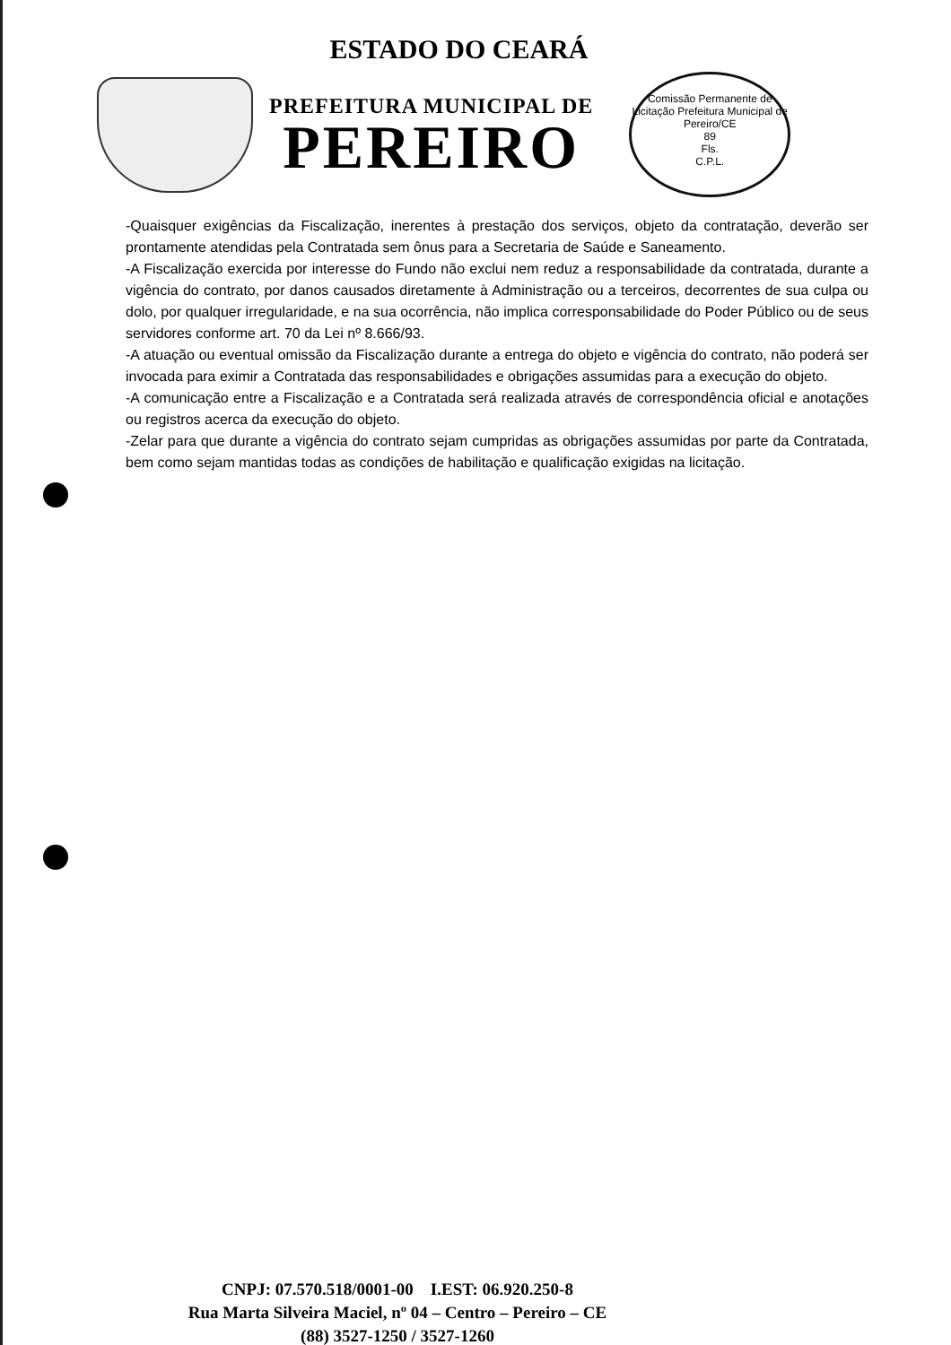ESTADO DO CEARÁ
PREFEITURA MUNICIPAL DE
PEREIRO
Comissão Permanente de Licitação Prefeitura Municipal de Pereiro/CE
89
Fls.
C.P.L.
-Quaisquer exigências da Fiscalização, inerentes à prestação dos serviços, objeto da contratação, deverão ser prontamente atendidas pela Contratada sem ônus para a Secretaria de Saúde e Saneamento.
-A Fiscalização exercida por interesse do Fundo não exclui nem reduz a responsabilidade da contratada, durante a vigência do contrato, por danos causados diretamente à Administração ou a terceiros, decorrentes de sua culpa ou dolo, por qualquer irregularidade, e na sua ocorrência, não implica corresponsabilidade do Poder Público ou de seus servidores conforme art. 70 da Lei nº 8.666/93.
-A atuação ou eventual omissão da Fiscalização durante a entrega do objeto e vigência do contrato, não poderá ser invocada para eximir a Contratada das responsabilidades e obrigações assumidas para a execução do objeto.
-A comunicação entre a Fiscalização e a Contratada será realizada através de correspondência oficial e anotações ou registros acerca da execução do objeto.
-Zelar para que durante a vigência do contrato sejam cumpridas as obrigações assumidas por parte da Contratada, bem como sejam mantidas todas as condições de habilitação e qualificação exigidas na licitação.
CNPJ: 07.570.518/0001-00 I.EST: 06.920.250-8
Rua Marta Silveira Maciel, nº 04 – Centro – Pereiro – CE
(88) 3527-1250 / 3527-1260